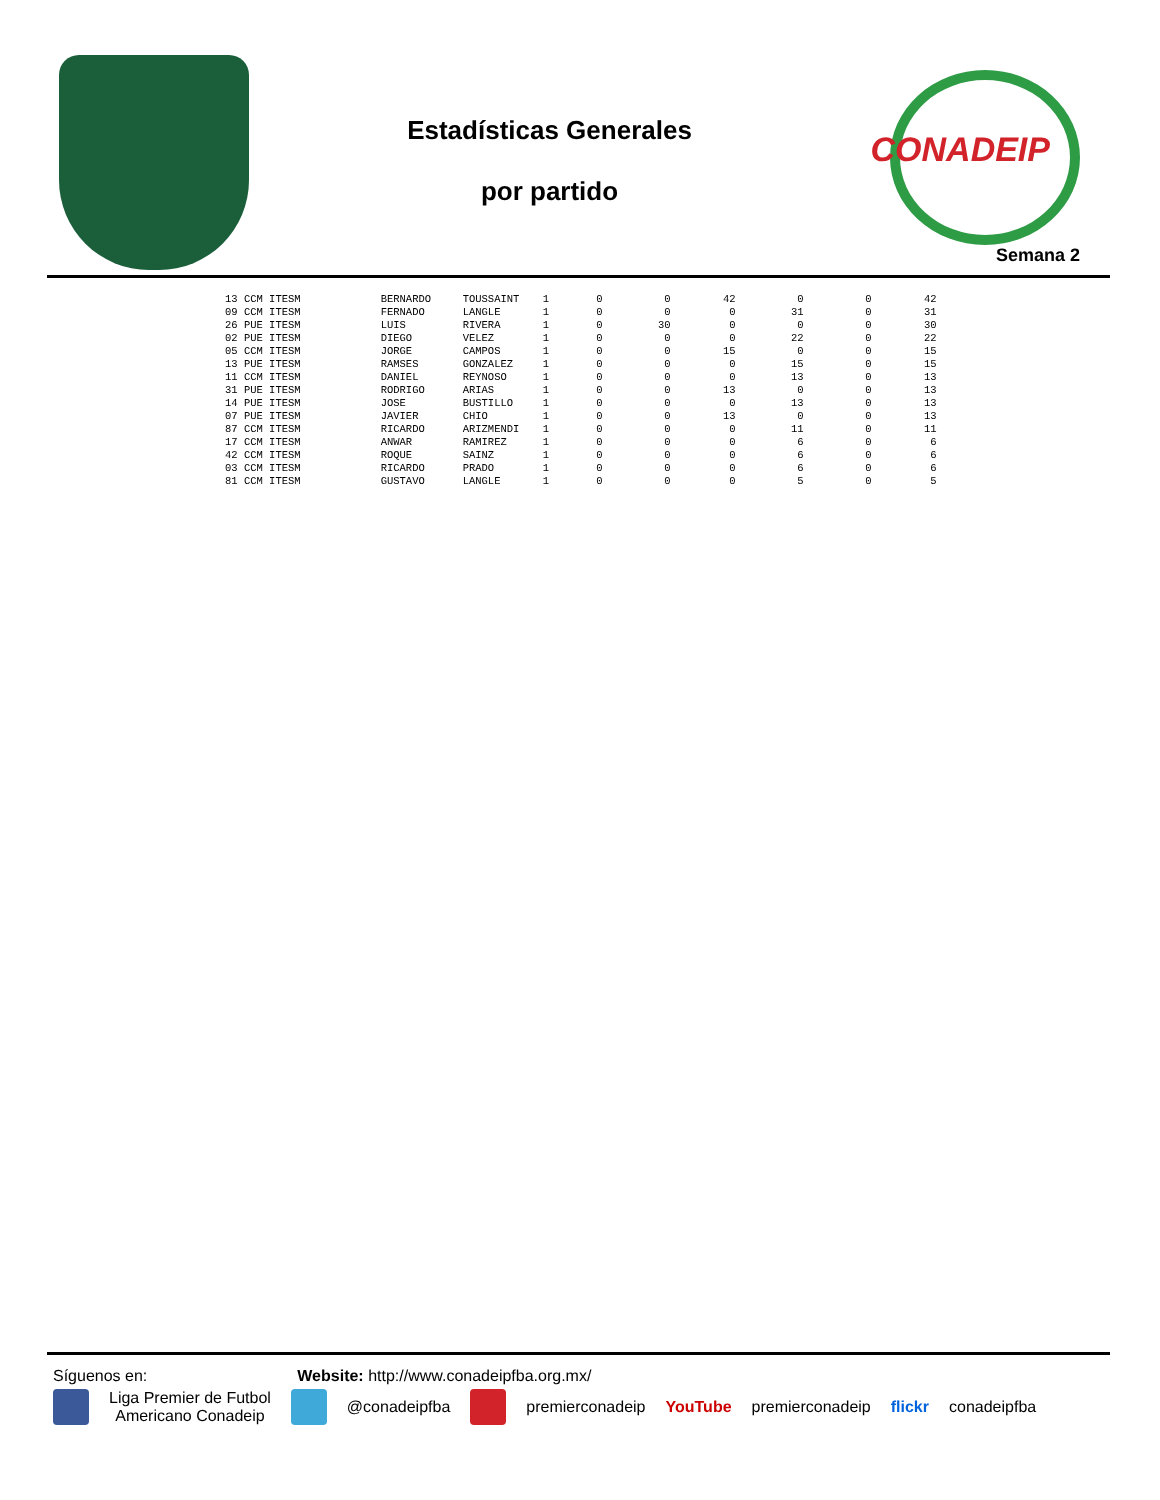Estadísticas Generales
por partido
CONADEIP
Semana 2
| 13 | CCM ITESM | | BERNARDO | TOUSSAINT | 1 | 0 | 0 | 42 | 0 | 0 | 42 |
| 09 | CCM ITESM | | FERNADO | LANGLE | 1 | 0 | 0 | 0 | 31 | 0 | 31 |
| 26 | PUE ITESM | | LUIS | RIVERA | 1 | 0 | 30 | 0 | 0 | 0 | 30 |
| 02 | PUE ITESM | | DIEGO | VELEZ | 1 | 0 | 0 | 0 | 22 | 0 | 22 |
| 05 | CCM ITESM | | JORGE | CAMPOS | 1 | 0 | 0 | 15 | 0 | 0 | 15 |
| 13 | PUE ITESM | | RAMSES | GONZALEZ | 1 | 0 | 0 | 0 | 15 | 0 | 15 |
| 11 | CCM ITESM | | DANIEL | REYNOSO | 1 | 0 | 0 | 0 | 13 | 0 | 13 |
| 31 | PUE ITESM | | RODRIGO | ARIAS | 1 | 0 | 0 | 13 | 0 | 0 | 13 |
| 14 | PUE ITESM | | JOSE | BUSTILLO | 1 | 0 | 0 | 0 | 13 | 0 | 13 |
| 07 | PUE ITESM | | JAVIER | CHIO | 1 | 0 | 0 | 13 | 0 | 0 | 13 |
| 87 | CCM ITESM | | RICARDO | ARIZMENDI | 1 | 0 | 0 | 0 | 11 | 0 | 11 |
| 17 | CCM ITESM | | ANWAR | RAMIREZ | 1 | 0 | 0 | 0 | 6 | 0 | 6 |
| 42 | CCM ITESM | | ROQUE | SAINZ | 1 | 0 | 0 | 0 | 6 | 0 | 6 |
| 03 | CCM ITESM | | RICARDO | PRADO | 1 | 0 | 0 | 0 | 6 | 0 | 6 |
| 81 | CCM ITESM | | GUSTAVO | LANGLE | 1 | 0 | 0 | 0 | 5 | 0 | 5 |
Síguenos en: Website: http://www.conadeipfba.org.mx/
Liga Premier de Futbol
Americano Conadeip
@conadeipfba premierconadeip YouTube premierconadeip flickr conadeipfba